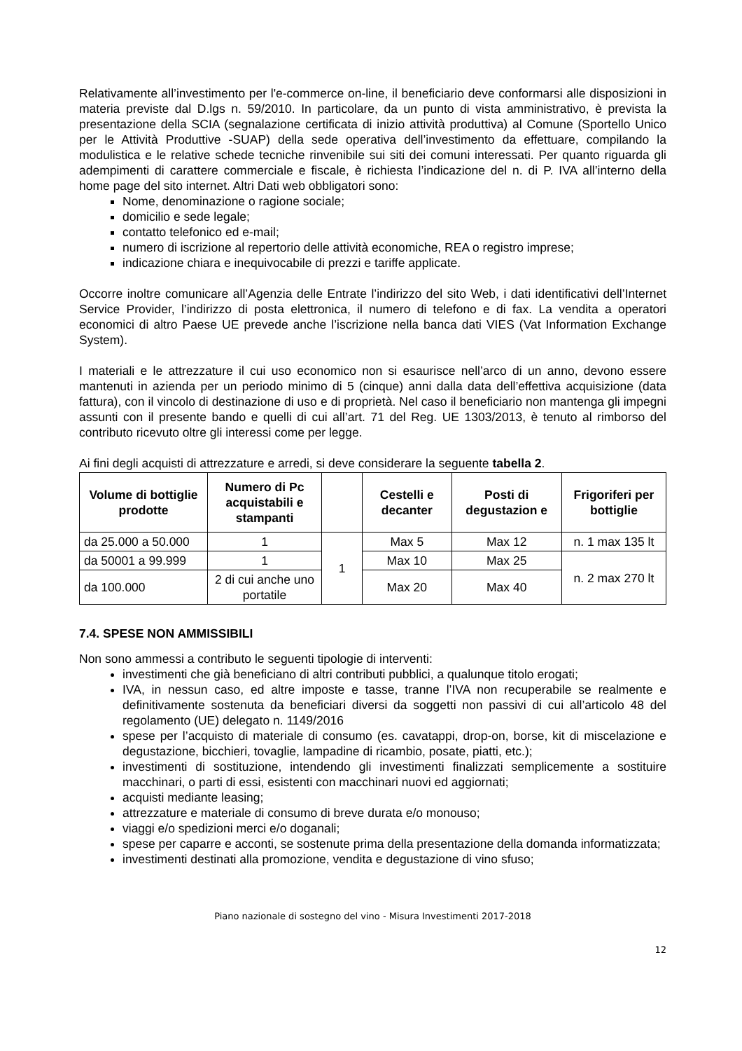Relativamente all’investimento per l'e-commerce on-line, il beneficiario deve conformarsi alle disposizioni in materia previste dal D.lgs n. 59/2010. In particolare, da un punto di vista amministrativo, è prevista la presentazione della SCIA (segnalazione certificata di inizio attività produttiva) al Comune (Sportello Unico per le Attività Produttive -SUAP) della sede operativa dell’investimento da effettuare, compilando la modulistica e le relative schede tecniche rinvenibile sui siti dei comuni interessati. Per quanto riguarda gli adempimenti di carattere commerciale e fiscale, è richiesta l’indicazione del n. di P. IVA all’interno della home page del sito internet. Altri Dati web obbligatori sono:
Nome, denominazione o ragione sociale;
domicilio e sede legale;
contatto telefonico ed e-mail;
numero di iscrizione al repertorio delle attività economiche, REA o registro imprese;
indicazione chiara e inequivocabile di prezzi e tariffe applicate.
Occorre inoltre comunicare all’Agenzia delle Entrate l’indirizzo del sito Web, i dati identificativi dell’Internet Service Provider, l’indirizzo di posta elettronica, il numero di telefono e di fax. La vendita a operatori economici di altro Paese UE prevede anche l’iscrizione nella banca dati VIES (Vat Information Exchange System).
I materiali e le attrezzature il cui uso economico non si esaurisce nell’arco di un anno, devono essere mantenuti in azienda per un periodo minimo di 5 (cinque) anni dalla data dell’effettiva acquisizione (data fattura), con il vincolo di destinazione di uso e di proprietà. Nel caso il beneficiario non mantenga gli impegni assunti con il presente bando e quelli di cui all’art. 71 del Reg. UE 1303/2013, è tenuto al rimborso del contributo ricevuto oltre gli interessi come per legge.
Ai fini degli acquisti di attrezzature e arredi, si deve considerare la seguente tabella 2.
| Volume di bottiglie prodotte | Numero di Pc acquistabili e stampanti | | Cestelli e decanter | Posti di degustazion e | Frigoriferi per bottiglie |
| --- | --- | --- | --- | --- | --- |
| da 25.000 a 50.000 | 1 | 1 | Max 5 | Max 12 | n. 1 max 135 lt |
| da 50001 a 99.999 | 1 | | Max 10 | Max 25 | n. 2 max 270 lt |
| da 100.000 | 2 di cui anche uno portatile | | Max 20 | Max 40 | |
7.4. SPESE NON AMMISSIBILI
Non sono ammessi a contributo le seguenti tipologie di interventi:
investimenti che già beneficiano di altri contributi pubblici, a qualunque titolo erogati;
IVA, in nessun caso, ed altre imposte e tasse, tranne l’IVA non recuperabile se realmente e definitivamente sostenuta da beneficiari diversi da soggetti non passivi di cui all’articolo 48 del regolamento (UE) delegato n. 1149/2016
spese per l’acquisto di materiale di consumo (es. cavatappi, drop-on, borse, kit di miscelazione e degustazione, bicchieri, tovaglie, lampadine di ricambio, posate, piatti, etc.);
investimenti di sostituzione, intendendo gli investimenti finalizzati semplicemente a sostituire macchinari, o parti di essi, esistenti con macchinari nuovi ed aggiornati;
acquisti mediante leasing;
attrezzature e materiale di consumo di breve durata e/o monouso;
viaggi e/o spedizioni merci e/o doganali;
spese per caparre e acconti, se sostenute prima della presentazione della domanda informatizzata;
investimenti destinati alla promozione, vendita e degustazione di vino sfuso;
Piano nazionale di sostegno del vino - Misura Investimenti 2017-2018
12